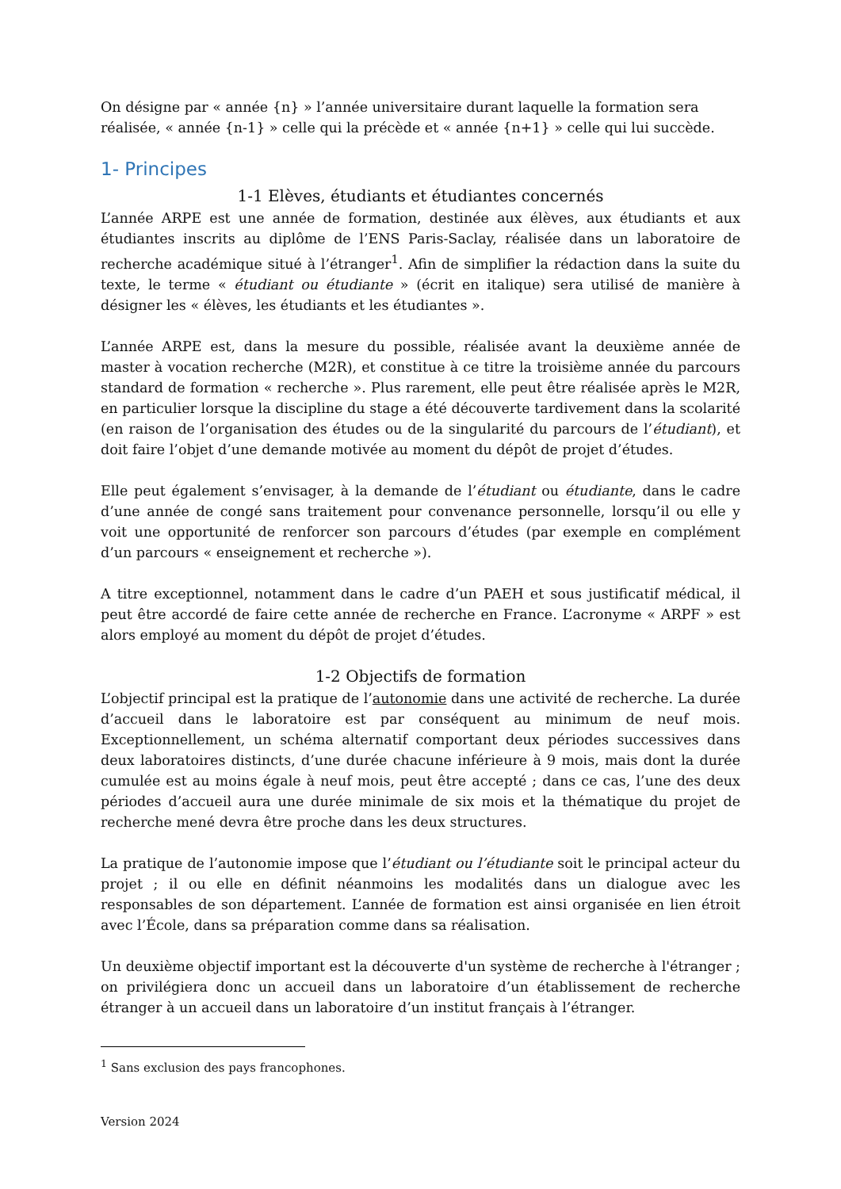On désigne par « année {n} » l’année universitaire durant laquelle la formation sera réalisée, « année {n-1} » celle qui la précède et « année {n+1} » celle qui lui succède.
1- Principes
1-1 Elèves, étudiants et étudiantes concernés
L’année ARPE est une année de formation, destinée aux élèves, aux étudiants et aux étudiantes inscrits au diplôme de l’ENS Paris-Saclay, réalisée dans un laboratoire de recherche académique situé à l’étranger<sup>1</sup>. Afin de simplifier la rédaction dans la suite du texte, le terme « étudiant ou étudiante » (écrit en italique) sera utilisé de manière à désigner les « élèves, les étudiants et les étudiantes ».
L’année ARPE est, dans la mesure du possible, réalisée avant la deuxième année de master à vocation recherche (M2R), et constitue à ce titre la troisième année du parcours standard de formation « recherche ». Plus rarement, elle peut être réalisée après le M2R, en particulier lorsque la discipline du stage a été découverte tardivement dans la scolarité (en raison de l’organisation des études ou de la singularité du parcours de l’étudiant), et doit faire l’objet d’une demande motivée au moment du dépôt de projet d’études.
Elle peut également s’envisager, à la demande de l’étudiant ou étudiante, dans le cadre d’une année de congé sans traitement pour convenance personnelle, lorsqu’il ou elle y voit une opportunité de renforcer son parcours d’études (par exemple en complément d’un parcours « enseignement et recherche »).
A titre exceptionnel, notamment dans le cadre d’un PAEH et sous justificatif médical, il peut être accordé de faire cette année de recherche en France. L’acronyme « ARPF » est alors employé au moment du dépôt de projet d’études.
1-2 Objectifs de formation
L’objectif principal est la pratique de l’autonomie dans une activité de recherche. La durée d’accueil dans le laboratoire est par conséquent au minimum de neuf mois. Exceptionnellement, un schéma alternatif comportant deux périodes successives dans deux laboratoires distincts, d’une durée chacune inférieure à 9 mois, mais dont la durée cumulée est au moins égale à neuf mois, peut être accepté ; dans ce cas, l’une des deux périodes d’accueil aura une durée minimale de six mois et la thématique du projet de recherche mené devra être proche dans les deux structures.
La pratique de l’autonomie impose que l’étudiant ou l’étudiante soit le principal acteur du projet ; il ou elle en définit néanmoins les modalités dans un dialogue avec les responsables de son département. L’année de formation est ainsi organisée en lien étroit avec l’École, dans sa préparation comme dans sa réalisation.
Un deuxième objectif important est la découverte d'un système de recherche à l'étranger ; on privilégiera donc un accueil dans un laboratoire d’un établissement de recherche étranger à un accueil dans un laboratoire d’un institut français à l’étranger.
<sup>1</sup> Sans exclusion des pays francophones.
Version 2024